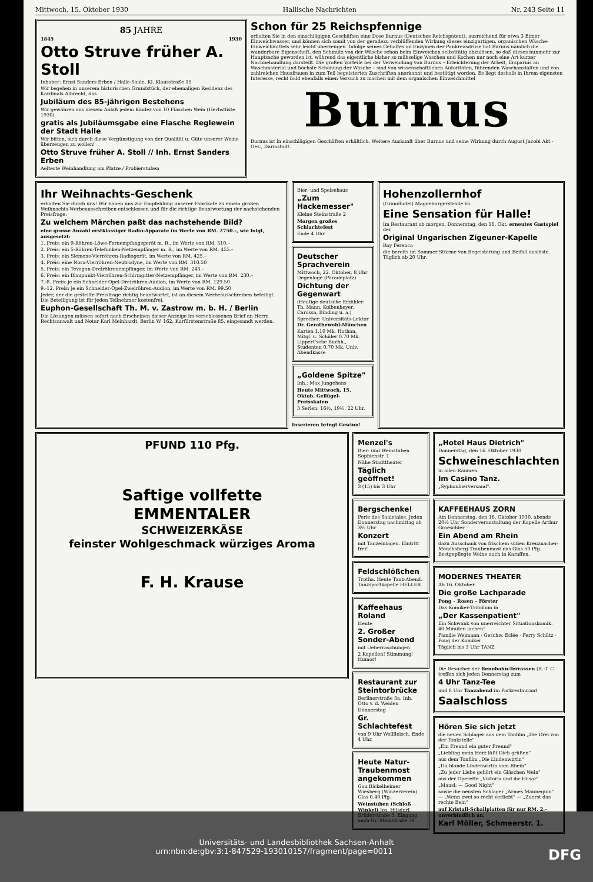Mittwoch, 15. Oktober 1930 Hallische Nachrichten Nr. 243 Seite 11
85 JAHRE
1845 1930
Otto Struve früher A. Stoll
Inhaber: Ernst Sanders Erben / Halle-Saale, Kl. Klausstraße 15
Wir begehen in unserem historischen Grundstück, der ehemaligen Residenz des Kardinals Albrecht, das
Jubiläum des 85-jährigen Bestehens
Wir gewähren aus diesem Anlaß jedem Käufer von 10 Flaschen Wein (Herbstliste 1930)
gratis als Jubiläumsgabe eine Flasche Reglewein der Stadt Halle
Wir bitten, sich durch diese Vergünstigung von der Qualität u. Güte unserer Weine überzeugen zu wollen!
Otto Struve früher A. Stoll // Inh. Ernst Sanders Erben
Aelteste Weinhandlung am Platze / Probierstuben
Schon für 25 Reichspfennige
erhalten Sie in den einschlägigen Geschäften eine Dose Burnus (Deutsches Reichspatent), ausreichend für etwa 3 Eimer Einweichwasser, und können sich somit von der geradezu verblüffenden Wirkung dieses einzigartigen, organischen Wäsche-Einweichmittels sehr leicht überzeugen. Infolge seines Gehaltes an Enzymen der Pankreasdrüse hat Burnus nämlich die wunderbare Eigenschaft, den Schmutz von der Wäsche schon beim Einweichen selbsttätig abzulösen, so daß dieses nunmehr zur Hauptsache geworden ist, während das eigentliche bisher so mühselige Waschen und Kochen nur noch eine Art kurzer Nachbehandlung darstellt. Die großen Vorteile bei der Verwendung von Burnus – Erleichterung der Arbeit, Ersparnis an Waschmaterial und höchste Schonung der Wäsche – sind von wissenschaftlichen Autoritäten, führenden Waschanstalten und von zahlreichen Hausfrauen in zum Teil begeisterten Zuschriften anerkannt und bestätigt worden. Es liegt deshalb in Ihrem eigensten Interesse, recht bald ebenfalls einen Versuch zu machen mit dem organischen Einweichmittel
Burnus
Burnus ist in einschlägigen Geschäften erhältlich. Weitere Auskunft über Burnus und seine Wirkung durch August Jacobi Akt.-Ges., Darmstadt.
Ihr Weihnachts-Geschenk
erhalten Sie durch uns! Wir haben uns zur Empfehlung unserer Fabrikate zu einem großen Weihnachts-Werbeausschreiben entschlossen und für die richtige Beantwortung der nachstehenden Preisfrage:
Zu welchem Märchen paßt das nachstehende Bild?
eine grosse Anzahl erstklassiger Radio-Apparate im Werte von RM. 2750.–, wie folgt, ausgesetzt:
1. Preis: ein 9-Röhren-Löwe-Fernempfangsgerät m. R., im Werte von RM. 510.–
2. Preis: ein 5-Röhren-Telefunken-Netzempfänger m. R., im Werte von RM. 455.–
3. Preis: ein Siemens-Vierröhren-Radiogerät, im Werte von RM. 425.–
4. Preis: eine Nora-Vierröhren-Neutrodyne, im Werte von RM. 310.50
5. Preis: ein Tevagon-Dreiröhrenempfänger, im Werte von RM. 243.–
6. Preis: ein Blaupunkt-Vierröhren-Schirmgitter-Netzempfänger, im Werte von RM. 230.–
7.-8. Preis: je ein Schneider-Opel-Dreiröhren-Audion, im Werte von RM. 129.50
9.-12. Preis: je ein Schneider-Opel-Zweiröhren-Audion, im Werte von RM. 99.50
Jeder, der die gestellte Preisfrage richtig beantwortet, ist an diesem Werbeausschreiben beteiligt. Die Beteiligung ist für jeden Teilnehmer kostenfrei.
Euphon-Gesellschaft Th. M. v. Zastrow m. b. H. / Berlin
Die Lösungen müssen sofort nach Erscheinen dieser Anzeige im verschlossenen Brief an Herrn Rechtsanwalt und Notar Karl Meinhardt, Berlin W. 162, Kurfürstenstraße 85, eingesandt werden.
Bier- und Speisehaus
„Zum Hackemesser"
Kleine Steinstraße 2
Morgen großes Schlachtefest
Ende 4 Uhr
Deutscher Sprachverein
Mittwoch, 22. Oktober, 8 Uhr Degenloge (Paradeplatz)
Dichtung der Gegenwart
(Heutige deutsche Erzähler: Th. Mann, Kolbenheyer, Carossa, Binding u. a.)
Sprecher: Universitäts-Lektor Dr. Gerathewohl-München
Karten 1.10 Mk. Hothan, Mitgl. u. Schüler 0.70 Mk. Lippert'sche Buchh., Studenten 0.70 Mk. Univ. Abendkasse
„Goldene Spitze"
Inh.: Max Jungehans
Heute Mittwoch, 15. Oktob. Geflügel-Preisskaten
3 Serien: 16½, 19½, 22 Uhr.
Inserieren bringt Gewinn!
Hohenzollernhof
(Grandhotel) Magdeburgerstraße 65
Eine Sensation für Halle!
Im Restaurant ab morgen, Donnerstag, den 16. Okt. erneutes Gastspiel der
Original Ungarischen Zigeuner-Kapelle
Roy Ferenca
die bereits im Sommer Stürme von Begeisterung und Beifall auslöste. Täglich ab 20 Uhr.
PFUND 110 Pfg.
Saftige vollfette
EMMENTALER
SCHWEIZERKÄSE
feinster Wohlgeschmack würziges Aroma
F. H. Krause
Menzel's
Bier- und Weinstuben Sophienstr. 1
Nähe Stadttheater
Täglich geöffnet!
3 (15) bis 3 Uhr
Bergschenke!
Perle des Saaletales. Jeden Donnerstag nachmittag ab 3½ Uhr
Konzert
mit Tanzeinlagen. Eintritt frei!
Feldschlößchen
Trotha. Heute Tanz-Abend. Tanzsportkapelle HELLER
Kaffeehaus Roland
Heute
2. Großer Sonder-Abend
mit Ueberraschungen
2 Kapellen! Stimmung! Humor!
Restaurant zur Steintorbrücke
Berlinerstraße 3a. Inh. Otto v. d. Weiden
Donnerstag
Gr. Schlachtefest
von 9 Uhr Wellfleisch. Ende 4 Uhr.
Heute Natur-Traubenmost angekommen
Gau Bickelheimer Wiesberg (Winzerverein) Glas 0.40 Pfg.
Weinstuben (Schloß Winkel) Jos. Hilsdorf, Brüderstraße 5. Eingang auch Gr. Steinstraße 79
„Hotel Haus Dietrich"
Donnerstag, den 16. Oktober 1930
Schweineschlachten
in allen Räumen.
Im Casino Tanz.
„Syphonbierversand".
KAFFEEHAUS ZORN
Am Donnerstag, den 16. Oktober 1930, abends 20½ Uhr Sonderveranstaltung der Kapelle Arthur Groeschler
Ein Abend am Rhein
dazu Ausschank von frischem süßen Kreuznacher-Mönchsberg Traubenmost das Glas 50 Pfg. Bestgepflegte Weine auch in Karaffen.
MODERNES THEATER
Ab 16. Oktober
Die große Lachparade
Pong – Rosen – Förster
Das Komiker-Trifolium in
„Der Kassenpatient"
Ein Schwank von unerreichter Situationskomik. 40 Minuten lachen!
Familie Weimann · Geschw. Eclée · Ferry Schütz · Pong der Komiker
Täglich bis 3 Uhr TANZ
Die Besucher der Rennbahn-Terrassen (R.-T. C. treffen sich jeden Donnerstag zum
4 Uhr Tanz-Tee
und 8 Uhr Tanzabend im Parkrestaurant
Saalschloss
Hören Sie sich jetzt
die neuen Schlager aus dem Tonfilm „Die Drei von der Tankstelle"
„Ein Freund ein guter Freund"
„Liebling mein Herz läßt Dich grüßen"
aus dem Tonfilm „Die Lindenwirtin"
„Du blonde Lindenwirtin vom Rhein"
„Zu jeder Liebe gehört ein Gläschen Wein"
aus der Operette „Viktoria und ihr Husar"
„Mausi: — Good Night"
sowie die neusten Schlager „Armes Mannequin" — „Wenn zwei so recht verliebt" — „Zuerst das rechte Bein"
auf Kristall-Schallplatten für nur RM. 2.– unverbindlich an.
Karl Möller, Schmeerstr. 1.
Universitäts- und Landesbibliothek Sachsen-Anhalt
urn:nbn:de:gbv:3:1-847529-193010157/fragment/page=0011 DFG